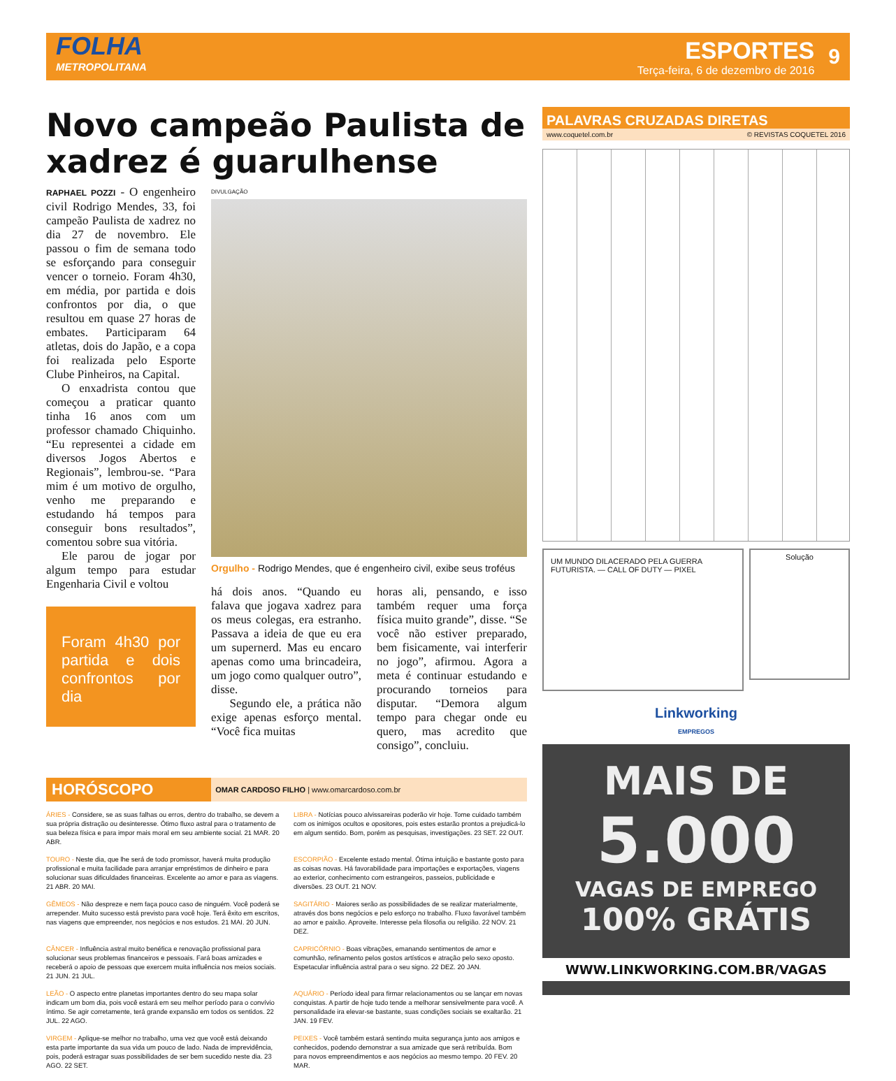FOLHA
METROPOLITANA
ESPORTES
Terça-feira, 6 de dezembro de 2016
9
Novo campeão Paulista de xadrez é guarulhense
RAPHAEL POZZI - O engenheiro civil Rodrigo Mendes, 33, foi campeão Paulista de xadrez no dia 27 de novembro. Ele passou o fim de semana todo se esforçando para conseguir vencer o torneio. Foram 4h30, em média, por partida e dois confrontos por dia, o que resultou em quase 27 horas de embates. Participaram 64 atletas, dois do Japão, e a copa foi realizada pelo Esporte Clube Pinheiros, na Capital.
O enxadrista contou que começou a praticar quanto tinha 16 anos com um professor chamado Chiquinho. “Eu representei a cidade em diversos Jogos Abertos e Regionais”, lembrou-se. “Para mim é um motivo de orgulho, venho me preparando e estudando há tempos para conseguir bons resultados”, comentou sobre sua vitória.
Ele parou de jogar por algum tempo para estudar Engenharia Civil e voltou
Foram 4h30 por partida e dois confrontos por dia
DIVULGAÇÃO
Orgulho - Rodrigo Mendes, que é engenheiro civil, exibe seus troféus
há dois anos. “Quando eu falava que jogava xadrez para os meus colegas, era estranho. Passava a ideia de que eu era um supernerd. Mas eu encaro apenas como uma brincadeira, um jogo como qualquer outro”, disse.
Segundo ele, a prática não exige apenas esforço mental. “Você fica muitas
horas ali, pensando, e isso também requer uma força física muito grande”, disse. “Se você não estiver preparado, bem fisicamente, vai interferir no jogo”, afirmou. Agora a meta é continuar estudando e procurando torneios para disputar. “Demora algum tempo para chegar onde eu quero, mas acredito que consigo”, concluiu.
HORÓSCOPO OMAR CARDOSO FILHO | www.omarcardoso.com.br
ÁRIES - Considere, se as suas falhas ou erros, dentro do trabalho, se devem a sua própria distração ou desinteresse. Ótimo fluxo astral para o tratamento de sua beleza física e para impor mais moral em seu ambiente social. 21 MAR. 20 ABR.
LIBRA - Notícias pouco alvissareiras poderão vir hoje. Tome cuidado também com os inimigos ocultos e opositores, pois estes estarão prontos a prejudicá-lo em algum sentido. Bom, porém as pesquisas, investigações. 23 SET. 22 OUT.
TOURO - Neste dia, que lhe será de todo promissor, haverá muita produção profissional e muita facilidade para arranjar empréstimos de dinheiro e para solucionar suas dificuldades financeiras. Excelente ao amor e para as viagens. 21 ABR. 20 MAI.
ESCORPIÃO - Excelente estado mental. Ótima intuição e bastante gosto para as coisas novas. Há favorabilidade para importações e exportações, viagens ao exterior, conhecimento com estrangeiros, passeios, publicidade e diversões. 23 OUT. 21 NOV.
GÊMEOS - Não despreze e nem faça pouco caso de ninguém. Você poderá se arrepender. Muito sucesso está previsto para você hoje. Terá êxito em escritos, nas viagens que empreender, nos negócios e nos estudos. 21 MAI. 20 JUN.
SAGITÁRIO - Maiores serão as possibilidades de se realizar materialmente, através dos bons negócios e pelo esforço no trabalho. Fluxo favorável também ao amor e paixão. Aproveite. Interesse pela filosofia ou religião. 22 NOV. 21 DEZ.
CÂNCER - Influência astral muito benéfica e renovação profissional para solucionar seus problemas financeiros e pessoais. Fará boas amizades e receberá o apoio de pessoas que exercem muita influência nos meios sociais. 21 JUN. 21 JUL.
CAPRICÓRNIO - Boas vibrações, emanando sentimentos de amor e comunhão, refinamento pelos gostos artísticos e atração pelo sexo oposto. Espetacular influência astral para o seu signo. 22 DEZ. 20 JAN.
LEÃO - O aspecto entre planetas importantes dentro do seu mapa solar indicam um bom dia, pois você estará em seu melhor período para o convívio íntimo. Se agir corretamente, terá grande expansão em todos os sentidos. 22 JUL. 22 AGO.
AQUÁRIO - Período ideal para firmar relacionamentos ou se lançar em novas conquistas. A partir de hoje tudo tende a melhorar sensivelmente para você. A personalidade ira elevar-se bastante, suas condições sociais se exaltarão. 21 JAN. 19 FEV.
VIRGEM - Aplique-se melhor no trabalho, uma vez que você está deixando esta parte importante da sua vida um pouco de lado. Nada de imprevidência, pois, poderá estragar suas possibilidades de ser bem sucedido neste dia. 23 AGO. 22 SET.
PEIXES - Você também estará sentindo muita segurança junto aos amigos e conhecidos, podendo demonstrar a sua amizade que será retribuída. Bom para novos empreendimentos e aos negócios ao mesmo tempo. 20 FEV. 20 MAR.
PALAVRAS CRUZADAS DIRETAS
www.coquetel.com.br © REVISTAS COQUETEL 2016
UM MUNDO DILACERADO PELA GUERRA FUTURISTA. — CALL OF DUTY — PIXEL
Solução
Linkworking
EMPREGOS
MAIS DE
5.000
VAGAS DE EMPREGO
100% GRÁTIS
WWW.LINKWORKING.COM.BR/VAGAS